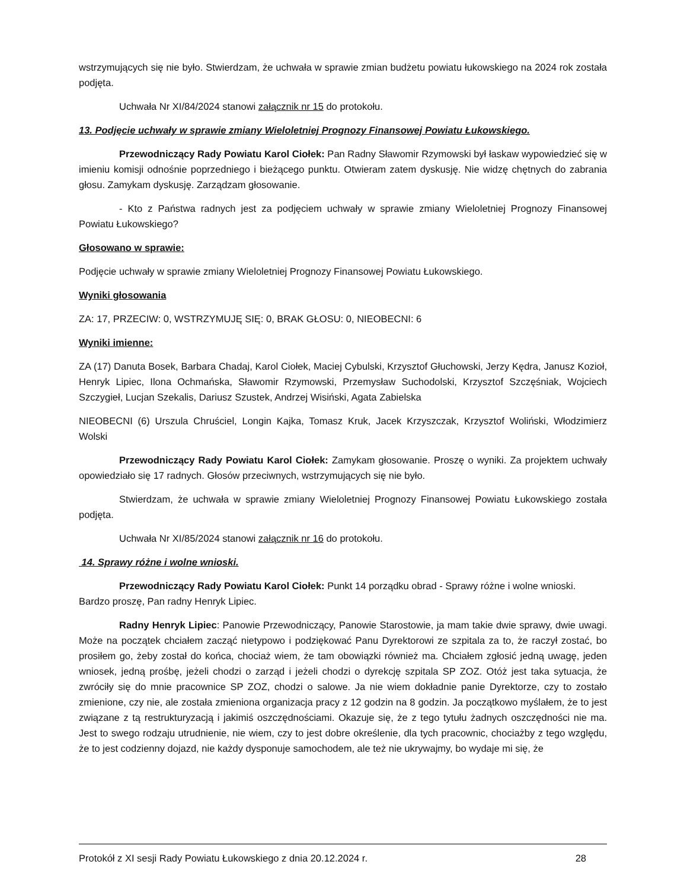wstrzymujących się nie było. Stwierdzam, że uchwała w sprawie zmian budżetu powiatu łukowskiego na 2024 rok została podjęta.
Uchwała Nr XI/84/2024 stanowi załącznik nr 15 do protokołu.
13. Podjęcie uchwały w sprawie zmiany Wieloletniej Prognozy Finansowej Powiatu Łukowskiego.
Przewodniczący Rady Powiatu Karol Ciołek: Pan Radny Sławomir Rzymowski był łaskaw wypowiedzieć się w imieniu komisji odnośnie poprzedniego i bieżącego punktu. Otwieram zatem dyskusję. Nie widzę chętnych do zabrania głosu. Zamykam dyskusję. Zarządzam głosowanie.
- Kto z Państwa radnych jest za podjęciem uchwały w sprawie zmiany Wieloletniej Prognozy Finansowej Powiatu Łukowskiego?
Głosowano w sprawie:
Podjęcie uchwały w sprawie zmiany Wieloletniej Prognozy Finansowej Powiatu Łukowskiego.
Wyniki głosowania
ZA: 17, PRZECIW: 0, WSTRZYMUJĘ SIĘ: 0, BRAK GŁOSU: 0, NIEOBECNI: 6
Wyniki imienne:
ZA (17) Danuta Bosek, Barbara Chadaj, Karol Ciołek, Maciej Cybulski, Krzysztof Głuchowski, Jerzy Kędra, Janusz Kozioł, Henryk Lipiec, Ilona Ochmańska, Sławomir Rzymowski, Przemysław Suchodolski, Krzysztof Szczęśniak, Wojciech Szczygieł, Lucjan Szekalis, Dariusz Szustek, Andrzej Wisiński, Agata Zabielska
NIEOBECNI (6) Urszula Chruściel, Longin Kajka, Tomasz Kruk, Jacek Krzyszczak, Krzysztof Woliński, Włodzimierz Wolski
Przewodniczący Rady Powiatu Karol Ciołek: Zamykam głosowanie. Proszę o wyniki. Za projektem uchwały opowiedziało się 17 radnych. Głosów przeciwnych, wstrzymujących się nie było.
Stwierdzam, że uchwała w sprawie zmiany Wieloletniej Prognozy Finansowej Powiatu Łukowskiego została podjęta.
Uchwała Nr XI/85/2024 stanowi załącznik nr 16 do protokołu.
14. Sprawy różne i wolne wnioski.
Przewodniczący Rady Powiatu Karol Ciołek: Punkt 14 porządku obrad - Sprawy różne i wolne wnioski. Bardzo proszę, Pan radny Henryk Lipiec.
Radny Henryk Lipiec: Panowie Przewodniczący, Panowie Starostowie, ja mam takie dwie sprawy, dwie uwagi. Może na początek chciałem zacząć nietypowo i podziękować Panu Dyrektorowi ze szpitala za to, że raczył zostać, bo prosiłem go, żeby został do końca, chociaż wiem, że tam obowiązki również ma. Chciałem zgłosić jedną uwagę, jeden wniosek, jedną prośbę, jeżeli chodzi o zarząd i jeżeli chodzi o dyrekcję szpitala SP ZOZ. Otóż jest taka sytuacja, że zwróciły się do mnie pracownice SP ZOZ, chodzi o salowe. Ja nie wiem dokładnie panie Dyrektorze, czy to zostało zmienione, czy nie, ale została zmieniona organizacja pracy z 12 godzin na 8 godzin. Ja początkowo myślałem, że to jest związane z tą restrukturyzacją i jakimiś oszczędnościami. Okazuje się, że z tego tytułu żadnych oszczędności nie ma. Jest to swego rodzaju utrudnienie, nie wiem, czy to jest dobre określenie, dla tych pracownic, chociażby z tego względu, że to jest codzienny dojazd, nie każdy dysponuje samochodem, ale też nie ukrywajmy, bo wydaje mi się, że
Protokół z XI sesji Rady Powiatu Łukowskiego z dnia 20.12.2024 r. 28